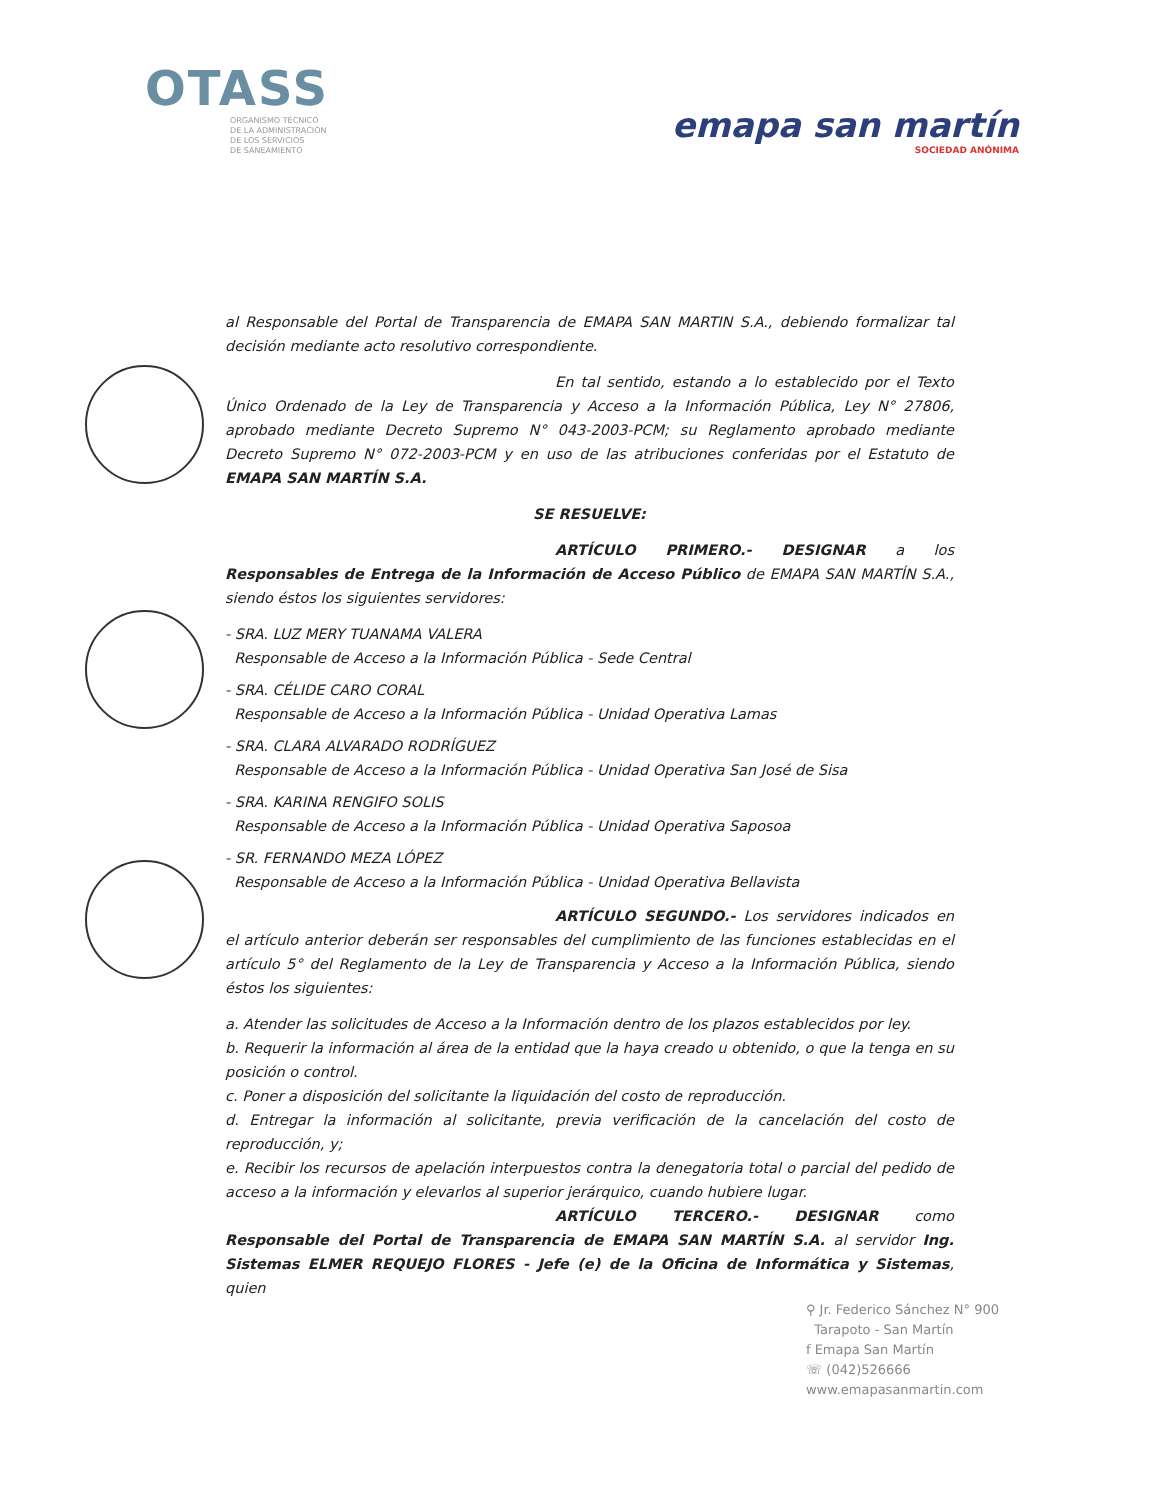OTASS
ORGANISMO TÉCNICO
DE LA ADMINISTRACIÓN
DE LOS SERVICIOS
DE SANEAMIENTO
emapa san martín
SOCIEDAD ANÓNIMA
al Responsable del Portal de Transparencia de EMAPA SAN MARTIN S.A., debiendo formalizar tal decisión mediante acto resolutivo correspondiente.
En tal sentido, estando a lo establecido por el Texto Único Ordenado de la Ley de Transparencia y Acceso a la Información Pública, Ley N° 27806, aprobado mediante Decreto Supremo N° 043-2003-PCM; su Reglamento aprobado mediante Decreto Supremo N° 072-2003-PCM y en uso de las atribuciones conferidas por el Estatuto de EMAPA SAN MARTÍN S.A.
SE RESUELVE:
ARTÍCULO PRIMERO.- DESIGNAR a los Responsables de Entrega de la Información de Acceso Público de EMAPA SAN MARTÍN S.A., siendo éstos los siguientes servidores:
- SRA. LUZ MERY TUANAMA VALERA
Responsable de Acceso a la Información Pública - Sede Central
- SRA. CÉLIDE CARO CORAL
Responsable de Acceso a la Información Pública - Unidad Operativa Lamas
- SRA. CLARA ALVARADO RODRÍGUEZ
Responsable de Acceso a la Información Pública - Unidad Operativa San José de Sisa
- SRA. KARINA RENGIFO SOLIS
Responsable de Acceso a la Información Pública - Unidad Operativa Saposoa
- SR. FERNANDO MEZA LÓPEZ
Responsable de Acceso a la Información Pública - Unidad Operativa Bellavista
ARTÍCULO SEGUNDO.- Los servidores indicados en el artículo anterior deberán ser responsables del cumplimiento de las funciones establecidas en el artículo 5° del Reglamento de la Ley de Transparencia y Acceso a la Información Pública, siendo éstos los siguientes:
a. Atender las solicitudes de Acceso a la Información dentro de los plazos establecidos por ley.
b. Requerir la información al área de la entidad que la haya creado u obtenido, o que la tenga en su posición o control.
c. Poner a disposición del solicitante la liquidación del costo de reproducción.
d. Entregar la información al solicitante, previa verificación de la cancelación del costo de reproducción, y;
e. Recibir los recursos de apelación interpuestos contra la denegatoria total o parcial del pedido de acceso a la información y elevarlos al superior jerárquico, cuando hubiere lugar.
ARTÍCULO TERCERO.- DESIGNAR como Responsable del Portal de Transparencia de EMAPA SAN MARTÍN S.A. al servidor Ing. Sistemas ELMER REQUEJO FLORES - Jefe (e) de la Oficina de Informática y Sistemas, quien
⚲ Jr. Federico Sánchez N° 900
Tarapoto - San Martín
f Emapa San Martín
☏ (042)526666
www.emapasanmartin.com